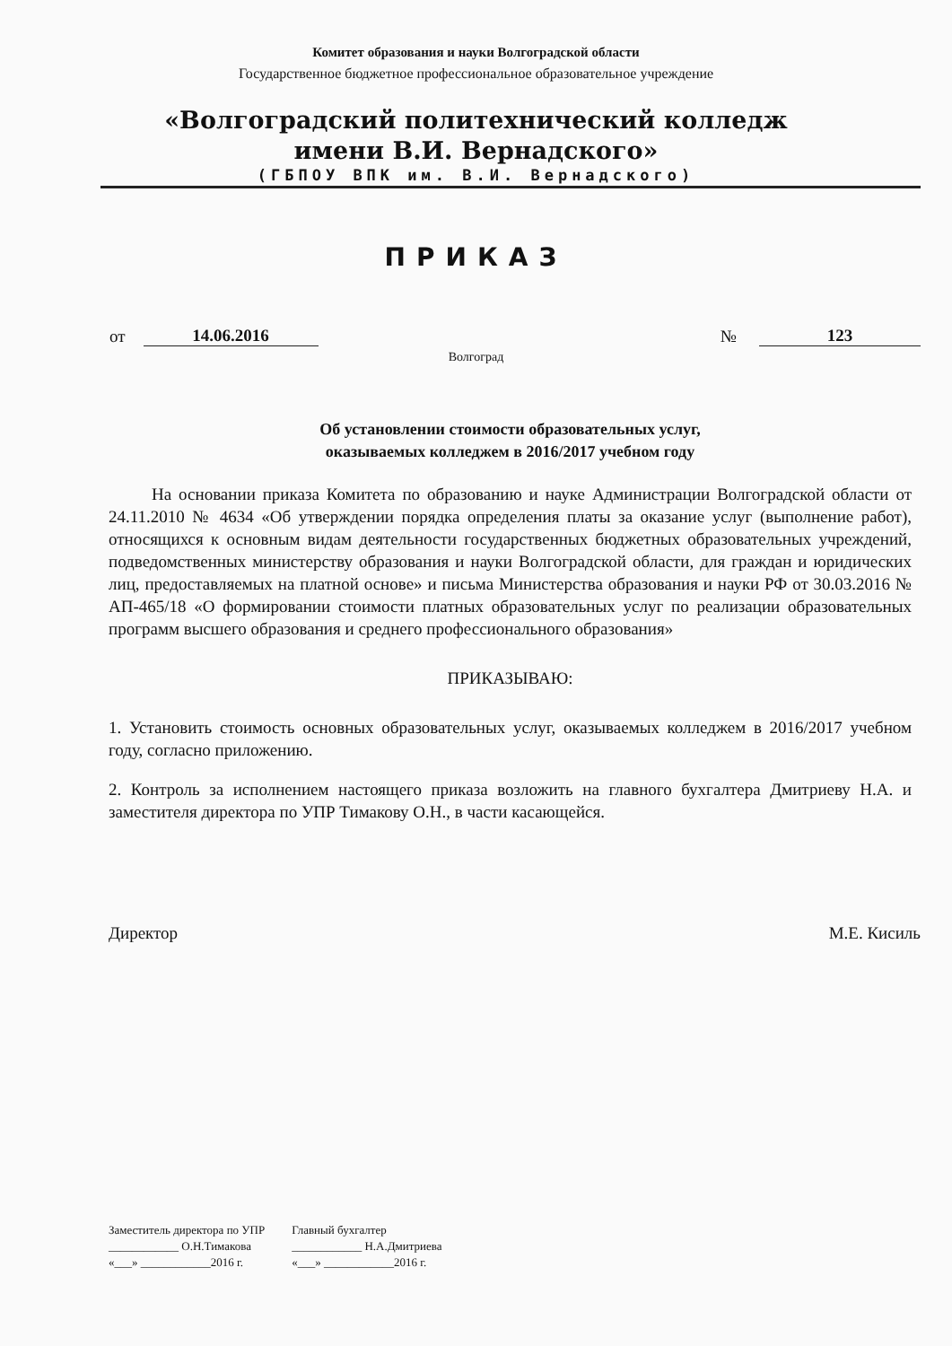Комитет образования и науки Волгоградской области
Государственное бюджетное профессиональное образовательное учреждение
«Волгоградский политехнический колледж
имени В.И. Вернадского»
(ГБПОУ ВПК им. В.И. Вернадского)
ПРИКАЗ
от 14.06.2016 № 123
Волгоград
Об установлении стоимости образовательных услуг,
оказываемых колледжем в 2016/2017 учебном году
На основании приказа Комитета по образованию и науке Администрации Волгоградской области от 24.11.2010 № 4634 «Об утверждении порядка определения платы за оказание услуг (выполнение работ), относящихся к основным видам деятельности государственных бюджетных образовательных учреждений, подведомственных министерству образования и науки Волгоградской области, для граждан и юридических лиц, предоставляемых на платной основе» и письма Министерства образования и науки РФ от 30.03.2016 № АП-465/18 «О формировании стоимости платных образовательных услуг по реализации образовательных программ высшего образования и среднего профессионального образования»
ПРИКАЗЫВАЮ:
1. Установить стоимость основных образовательных услуг, оказываемых колледжем в 2016/2017 учебном году, согласно приложению.
2. Контроль за исполнением настоящего приказа возложить на главного бухгалтера Дмитриеву Н.А. и заместителя директора по УПР Тимакову О.Н., в части касающейся.
Директор М.Е. Кисиль
Заместитель директора по УПР
____________ О.Н.Тимакова
«___» ____________2016 г.
Главный бухгалтер
____________ Н.А.Дмитриева
«___» ____________2016 г.